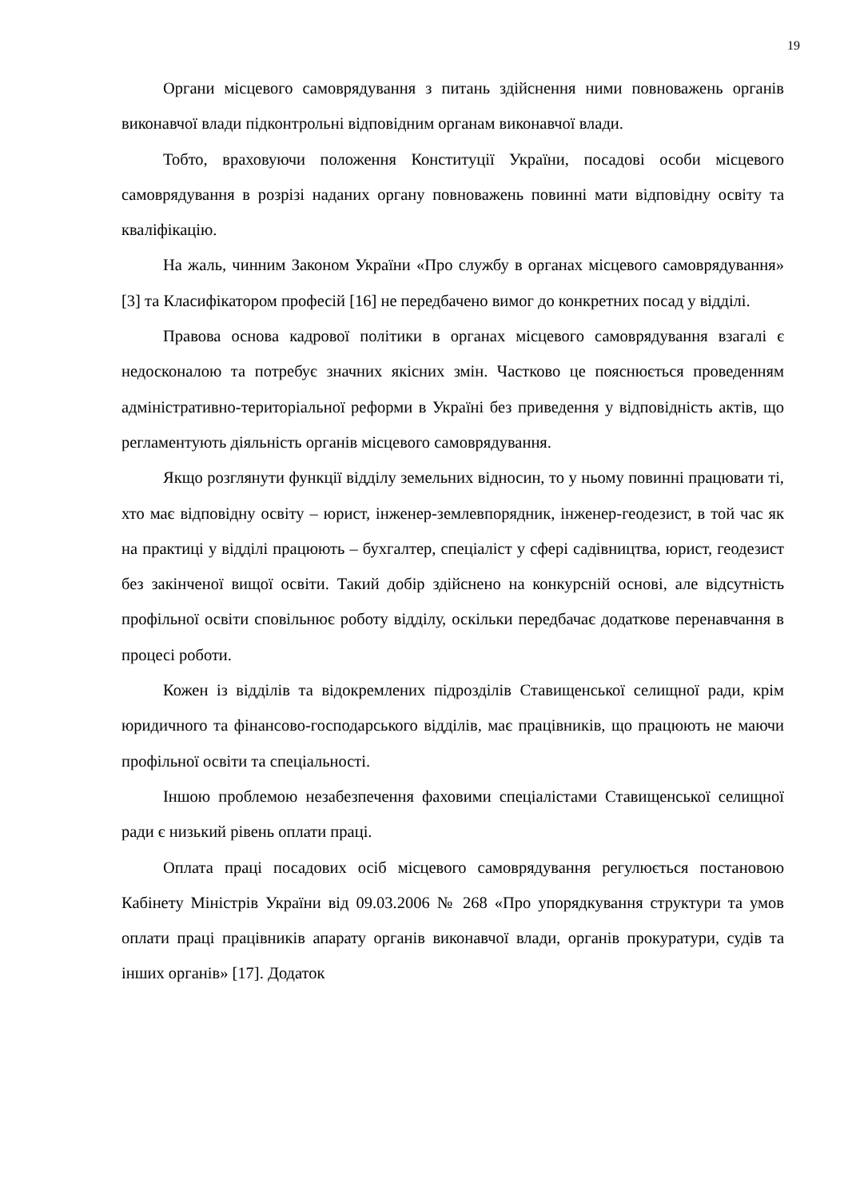19
Органи місцевого самоврядування з питань здійснення ними повноважень органів виконавчої влади підконтрольні відповідним органам виконавчої влади.
Тобто, враховуючи положення Конституції України, посадові особи місцевого самоврядування в розрізі наданих органу повноважень повинні мати відповідну освіту та кваліфікацію.
На жаль, чинним Законом України «Про службу в органах місцевого самоврядування» [3] та Класифікатором професій [16] не передбачено вимог до конкретних посад у відділі.
Правова основа кадрової політики в органах місцевого самоврядування взагалі є недосконалою та потребує значних якісних змін. Частково це пояснюється проведенням адміністративно-територіальної реформи в Україні без приведення у відповідність актів, що регламентують діяльність органів місцевого самоврядування.
Якщо розглянути функції відділу земельних відносин, то у ньому повинні працювати ті, хто має відповідну освіту – юрист, інженер-землевпорядник, інженер-геодезист, в той час як на практиці у відділі працюють – бухгалтер, спеціаліст у сфері садівництва, юрист, геодезист без закінченої вищої освіти. Такий добір здійснено на конкурсній основі, але відсутність профільної освіти сповільнює роботу відділу, оскільки передбачає додаткове перенавчання в процесі роботи.
Кожен із відділів та відокремлених підрозділів Ставищенської селищної ради, крім юридичного та фінансово-господарського відділів, має працівників, що працюють не маючи профільної освіти та спеціальності.
Іншою проблемою незабезпечення фаховими спеціалістами Ставищенської селищної ради є низький рівень оплати праці.
Оплата праці посадових осіб місцевого самоврядування регулюється постановою Кабінету Міністрів України від 09.03.2006 № 268 «Про упорядкування структури та умов оплати праці працівників апарату органів виконавчої влади, органів прокуратури, судів та інших органів» [17]. Додаток